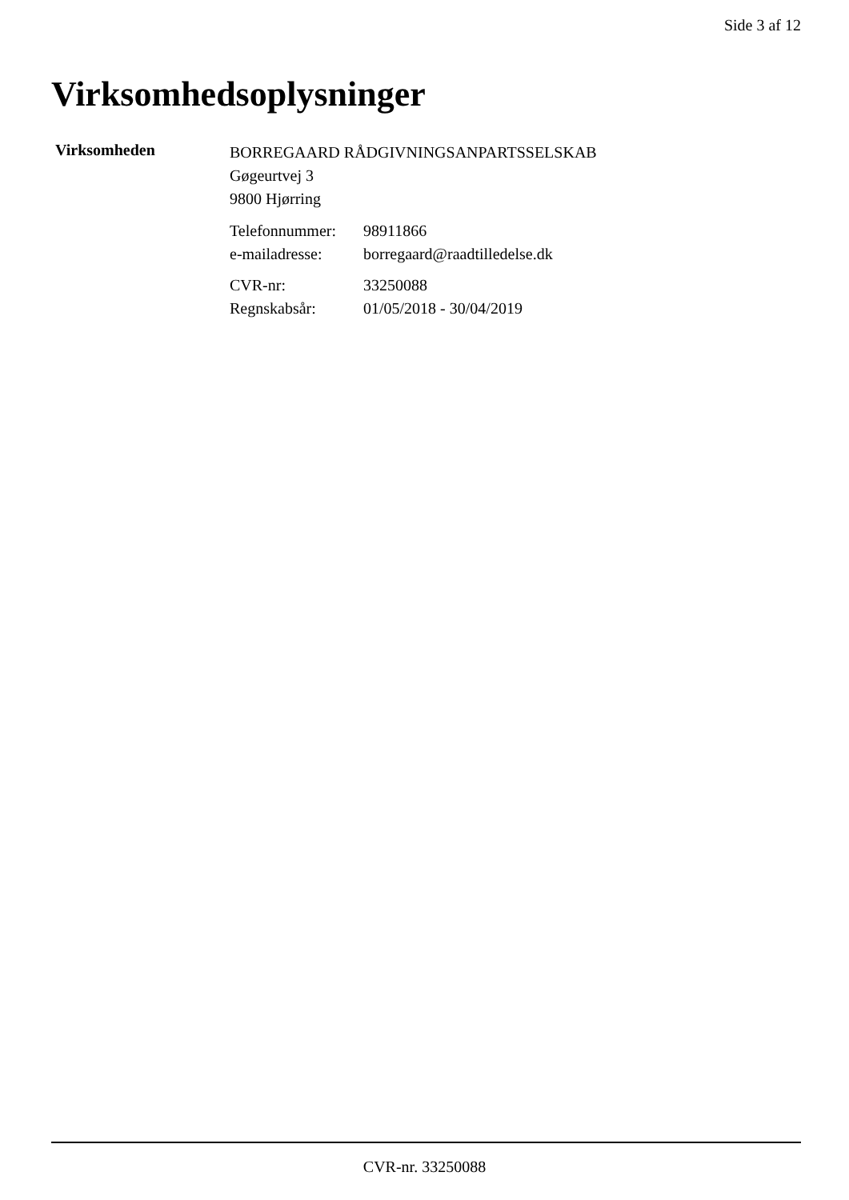Side 3 af 12
Virksomhedsoplysninger
Virksomheden
BORREGAARD RÅDGIVNINGSANPARTSSELSKAB
Gøgeurtvej 3
9800 Hjørring
| Telefonnummer: | 98911866 |
| e-mailadresse: | borregaard@raadtilledelse.dk |
| CVR-nr: | 33250088 |
| Regnskabsår: | 01/05/2018 - 30/04/2019 |
CVR-nr. 33250088